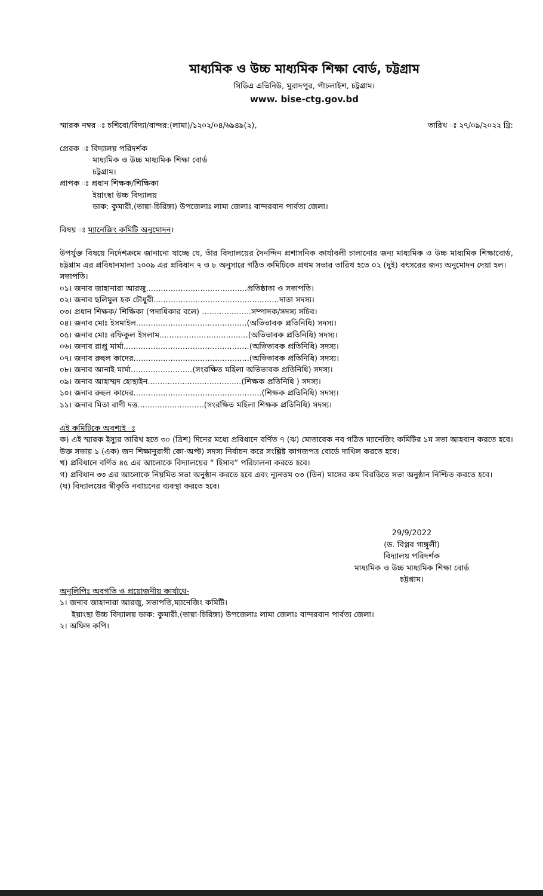মাধ্যমিক ও উচ্চ মাধ্যমিক শিক্ষা বোর্ড, চট্টগ্রাম
সিডিএ এভিনিউ, মুরাদপুর, পাঁচলাইশ, চট্টগ্রাম।
www. bise-ctg.gov.bd
স্মারক নম্বর ঃ চশিবো/বিদ্যা/বান্দর:(লামা)/১২০২/০৪/৬৯৪৯(২), তারিখ ঃ ২৭/০৯/২০২২ খ্রি:
প্রেরক ঃ বিদ্যালয় পরিদর্শক
মাধ্যমিক ও উচ্চ মাধ্যমিক শিক্ষা বোর্ড
চট্টগ্রাম।
প্রাপক ঃ প্রধান শিক্ষক/শিক্ষিকা
ইয়াংছা উচ্চ বিদ্যালয়
ডাক: কুমারী,(ভায়া-চিরিঙ্গা) উপজেলাঃ লামা জেলাঃ বান্দরবান পার্বত্য জেলা।
বিষয় ঃ ম্যানেজিং কমিটি অনুমোদন।
উপর্যুক্ত বিষয়ে নির্দেশক্রমে জানানো যাচ্ছে যে, তাঁর বিদ্যালয়ের দৈনন্দিন প্রশাসনিক কার্যাবলী চালানোর জন্য মাধ্যমিক ও উচ্চ মাধ্যমিক শিক্ষাবোর্ড, চট্টগ্রাম এর প্রবিধানমালা ২০০৯ এর প্রবিধান ৭ ও ৮ অনুসারে গঠিত কমিটিকে প্রথম সভার তারিখ হতে ০২ (দুই) বৎসরের জন্য অনুমোদন দেয়া হল।
সভাপতি।
০১। জনাব জাহানারা আরজু.........................................প্রতিষ্ঠাতা ও সভাপতি।
০২। জনাব ছলিমুল হক চৌধুরী...................................................দাতা সদস্য।
০৩। প্রধান শিক্ষক/ শিক্ষিকা (পদাধিকার বলে) ....................সম্পাদক/সদস্য সচিব।
০৪। জনাব মোঃ ইসমাইল.............................................(অভিভাবক প্রতিনিধি) সদস্য।
০৫। জনাব মোঃ রফিকুল ইসলাম....................................(অভিভাবক প্রতিনিধি) সদস্য।
০৬। জনাব রাপ্রু মার্মা...................................................(অভিভাবক প্রতিনিধি) সদস্য।
০৭। জনাব রুহুল কাদের...............................................(অভিভাবক প্রতিনিধি) সদস্য।
০৮। জনাব আনাই মার্মা.........................(সংরক্ষিত মহিলা অভিভাবক প্রতিনিধি) সদস্য।
০৯। জনাব আহাম্মদ হোছাইন......................................(শিক্ষক প্রতিনিধি ) সদস্য।
১০। জনাব রুহুল কাদের....................................................(শিক্ষক প্রতিনিধি) সদস্য।
১১। জনাব মিতা রাণী দত্ত...........................(সংরক্ষিত মহিলা শিক্ষক প্রতিনিধি) সদস্য।
এই কমিটিকে অবশ্যই ঃ
ক) এই স্মারক ইস্যুর তারিখ হতে ৩০ (ত্রিশ) দিনের মধ্যে প্রবিধানে বর্ণিত ৭ (ঝ) মোতাবেক নব গঠিত ম্যানেজিং কমিটির ১ম সভা আহবান করতে হবে। উক্ত সভায় ১ (এক) জন শিক্ষানুরাগী কো-অপ্ট) সদস্য নির্বাচন করে সংশ্লিষ্ট কাগজপত্র বোর্ডে দাখিল করতে হবে।
খ) প্রবিধানে বর্ণিত ৪৫ এর আলোকে বিদ্যালয়ের “ হিসাব” পরিচালনা করতে হবে।
গ) প্রবিধান ৩৩ এর আলোকে নিয়মিত সভা অনুষ্ঠান করতে হবে এবং ন্যূনতম ০৩ (তিন) মাসের কম বিরতিতে সভা অনুষ্ঠান নিশ্চিত করতে হবে।
(ঘ) বিদ্যালয়ের স্বীকৃতি নবায়নের ব্যবস্থা করতে হবে।
29/9/2022
(ড. বিপ্লব গাঙ্গুলী)
বিদ্যালয় পরিদর্শক
মাধ্যমিক ও উচ্চ মাধ্যমিক শিক্ষা বোর্ড
চট্টগ্রাম।
অনুলিপিঃ অবগতি ও প্রয়োজনীয় কার্যাথে-
১। জনাব জাহানারা আরজু, সভাপতি,ম্যানেজিং কমিটি।
ইয়াংছা উচ্চ বিদ্যালয় ডাক: কুমারী,(ভায়া-চিরিঙ্গা) উপজেলাঃ লামা জেলাঃ বান্দরবান পার্বত্য জেলা।
২। অফিস কপি।